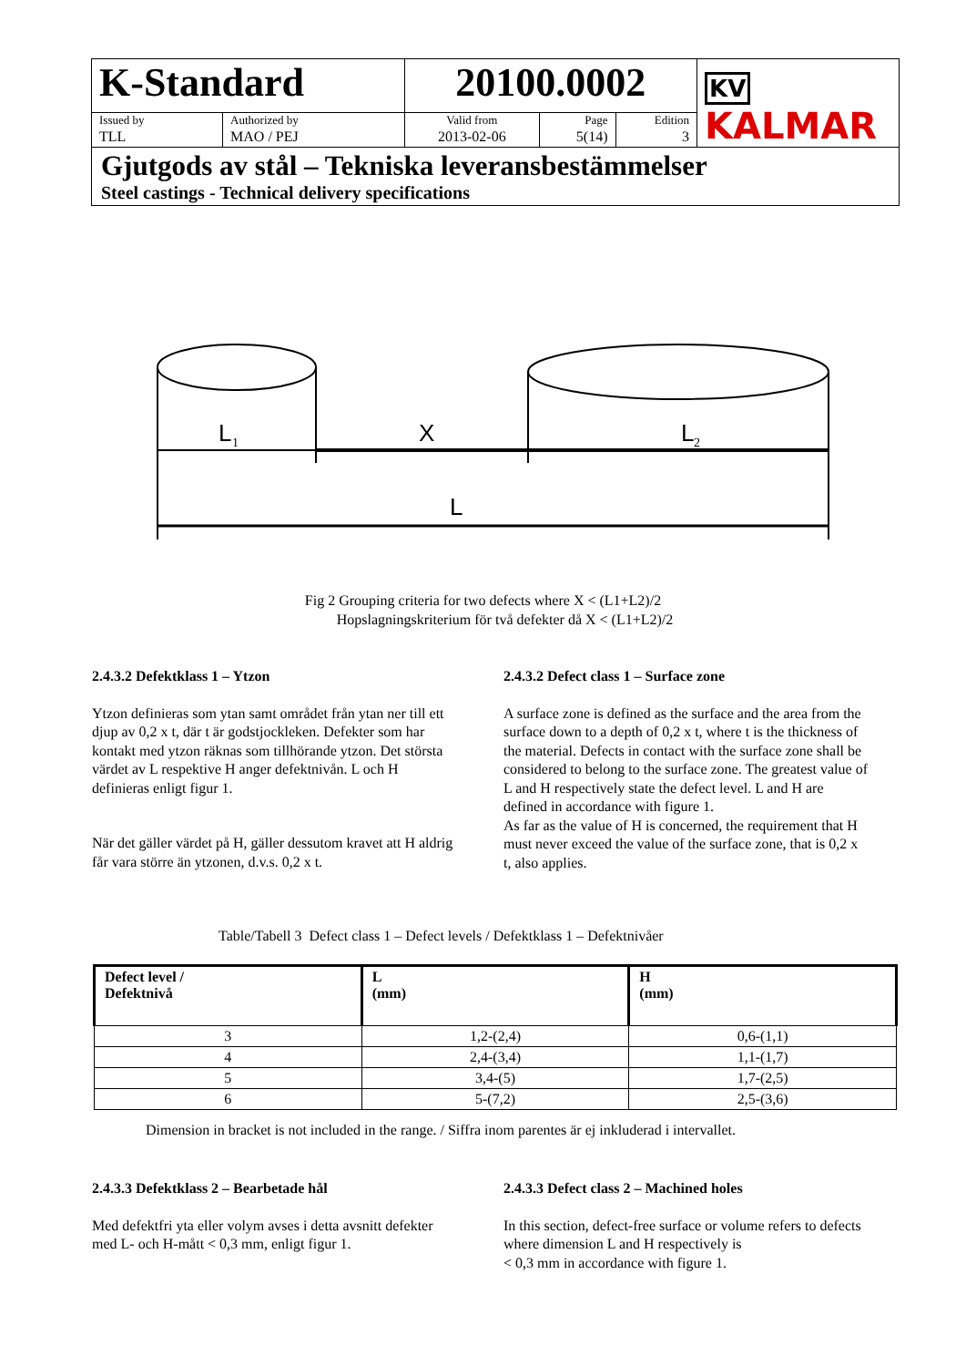| K-Standard | | 20100.0002 | | | KV KALMAR |
| Issued by | Authorized by | Valid from | Page | Edition | |
| TLL | MAO / PEJ | 2013-02-06 | 5(14) | 3 | |
Gjutgods av stål – Tekniska leveransbestämmelser
Steel castings - Technical delivery specifications
L
1
X
L
2
L
Fig 2 Grouping criteria for two defects where X < (L1+L2)/2
Hopslagningskriterium för två defekter då X < (L1+L2)/2
2.4.3.2 Defektklass 1 – Ytzon
Ytzon definieras som ytan samt området från ytan ner till ett djup av 0,2 x t, där t är godstjockleken. Defekter som har kontakt med ytzon räknas som tillhörande ytzon. Det största värdet av L respektive H anger defektnivån. L och H definieras enligt figur 1.
När det gäller värdet på H, gäller dessutom kravet att H aldrig får vara större än ytzonen, d.v.s. 0,2 x t.
2.4.3.2 Defect class 1 – Surface zone
A surface zone is defined as the surface and the area from the surface down to a depth of 0,2 x t, where t is the thickness of the material. Defects in contact with the surface zone shall be considered to belong to the surface zone. The greatest value of L and H respectively state the defect level. L and H are defined in accordance with figure 1.
As far as the value of H is concerned, the requirement that H must never exceed the value of the surface zone, that is 0,2 x t, also applies.
Table/Tabell 3 Defect class 1 – Defect levels / Defektklass 1 – Defektnivåer
| Defect level / Defektnivå | L (mm) | H (mm) |
| --- | --- | --- |
| 3 | 1,2-(2,4) | 0,6-(1,1) |
| 4 | 2,4-(3,4) | 1,1-(1,7) |
| 5 | 3,4-(5) | 1,7-(2,5) |
| 6 | 5-(7,2) | 2,5-(3,6) |
Dimension in bracket is not included in the range. / Siffra inom parentes är ej inkluderad i intervallet.
2.4.3.3 Defektklass 2 – Bearbetade hål
Med defektfri yta eller volym avses i detta avsnitt defekter med L- och H-mått < 0,3 mm, enligt figur 1.
2.4.3.3 Defect class 2 – Machined holes
In this section, defect-free surface or volume refers to defects where dimension L and H respectively is
< 0,3 mm in accordance with figure 1.